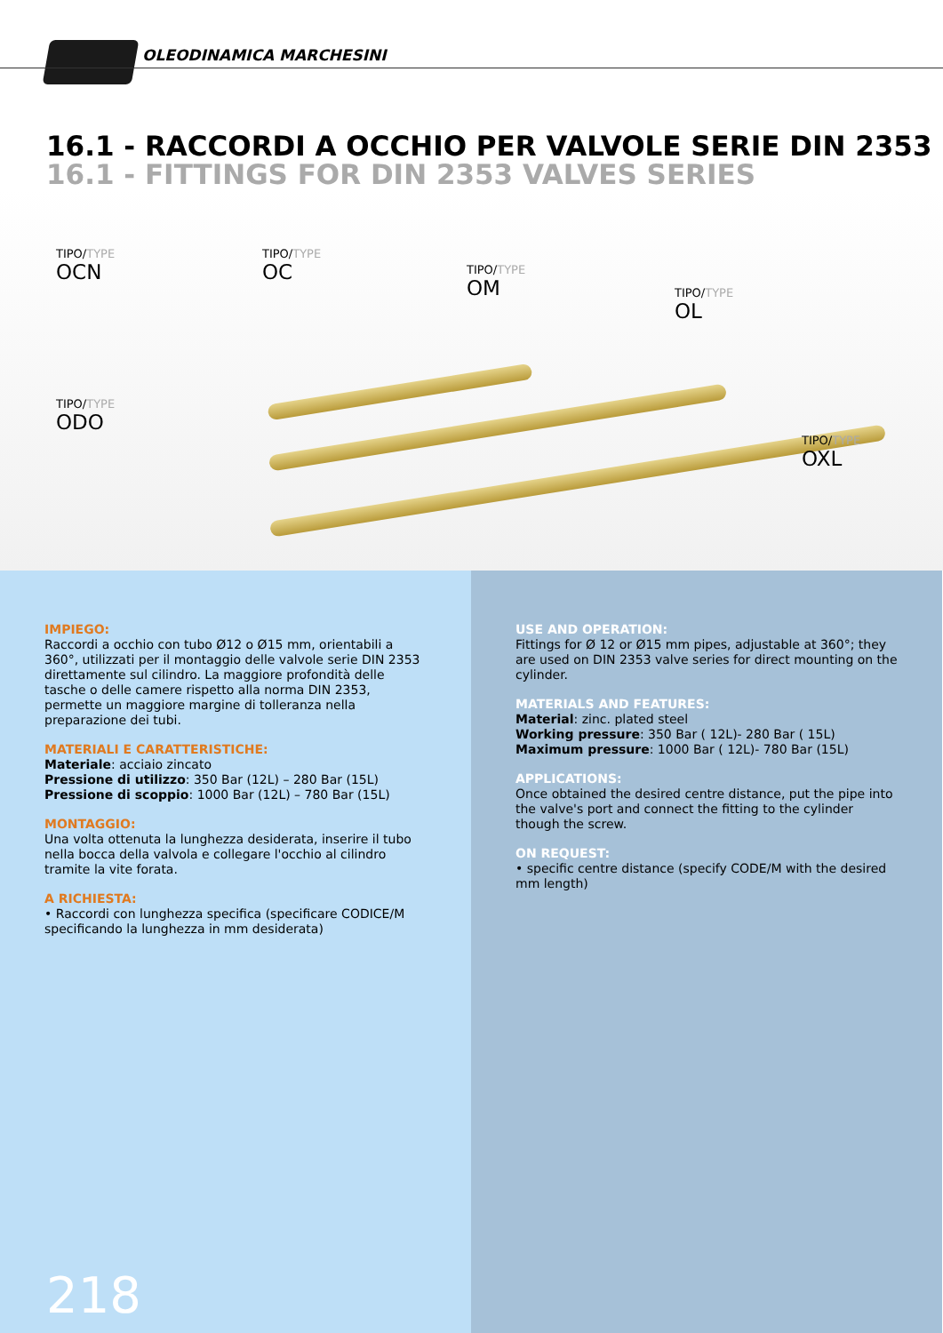OLEODINAMICA MARCHESINI
16.1 - RACCORDI A OCCHIO PER VALVOLE SERIE DIN 2353
16.1 - FITTINGS FOR DIN 2353 VALVES SERIES
TIPO/TYPE
OCN
TIPO/TYPE
OC
TIPO/TYPE
OM
TIPO/TYPE
OL
TIPO/TYPE
ODO
TIPO/TYPE
OXL
IMPIEGO:
Raccordi a occhio con tubo Ø12 o Ø15 mm, orientabili a 360°, utilizzati per il montaggio delle valvole serie DIN 2353 direttamente sul cilindro. La maggiore profondità delle tasche o delle camere rispetto alla norma DIN 2353, permette un maggiore margine di tolleranza nella preparazione dei tubi.
MATERIALI E CARATTERISTICHE:
Materiale: acciaio zincato
Pressione di utilizzo: 350 Bar (12L) – 280 Bar (15L)
Pressione di scoppio: 1000 Bar (12L) – 780 Bar (15L)
MONTAGGIO:
Una volta ottenuta la lunghezza desiderata, inserire il tubo nella bocca della valvola e collegare l'occhio al cilindro tramite la vite forata.
A RICHIESTA:
• Raccordi con lunghezza specifica (specificare CODICE/M specificando la lunghezza in mm desiderata)
USE AND OPERATION:
Fittings for Ø 12 or Ø15 mm pipes, adjustable at 360°; they are used on DIN 2353 valve series for direct mounting on the cylinder.
MATERIALS AND FEATURES:
Material: zinc. plated steel
Working pressure: 350 Bar ( 12L)- 280 Bar ( 15L)
Maximum pressure: 1000 Bar ( 12L)- 780 Bar (15L)
APPLICATIONS:
Once obtained the desired centre distance, put the pipe into the valve's port and connect the fitting to the cylinder though the screw.
ON REQUEST:
• specific centre distance (specify CODE/M with the desired mm length)
218